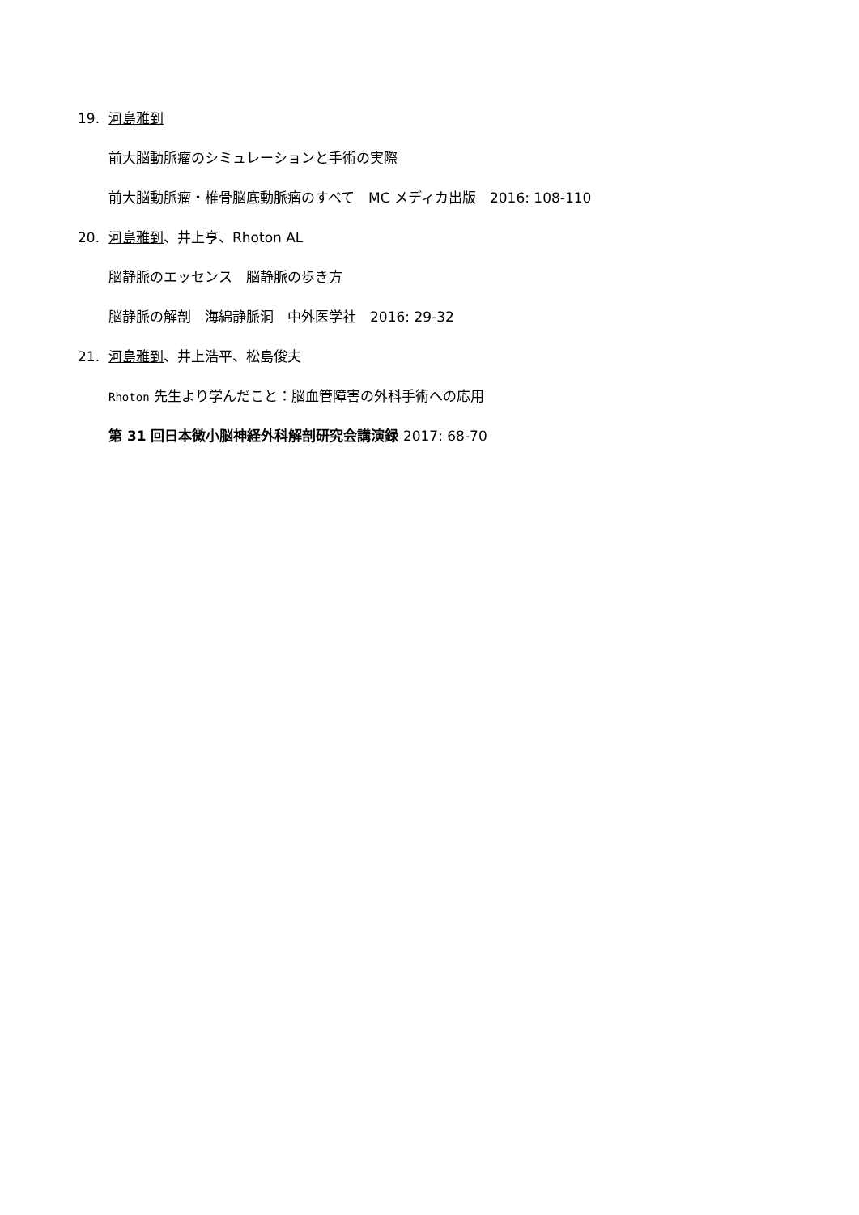19. 河島雅到
前大脳動脈瘤のシミュレーションと手術の実際
前大脳動脈瘤・椎骨脳底動脈瘤のすべて　MC メディカ出版　2016: 108-110
20. 河島雅到、井上亨、Rhoton AL
脳静脈のエッセンス　脳静脈の歩き方
脳静脈の解剖　海綿静脈洞　中外医学社　2016: 29-32
21. 河島雅到、井上浩平、松島俊夫
Rhoton 先生より学んだこと：脳血管障害の外科手術への応用
第 31 回日本微小脳神経外科解剖研究会講演録 2017: 68-70